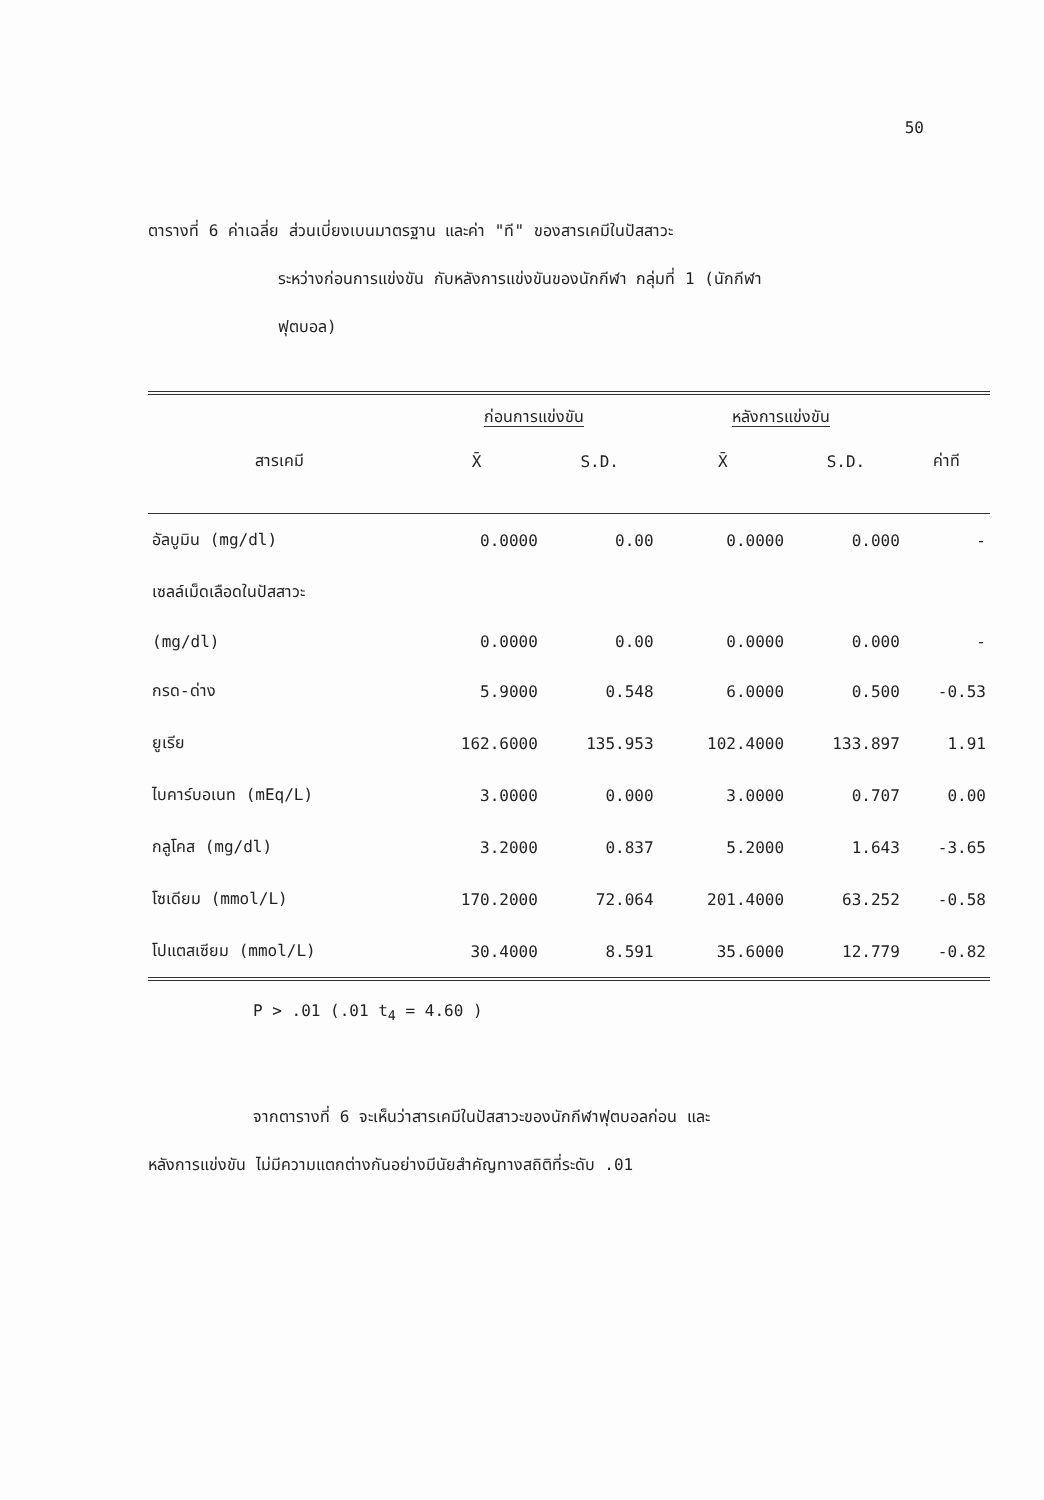50
ตารางที่ 6 ค่าเฉลี่ย ส่วนเบี่ยงเบนมาตรฐาน และค่า "ที" ของสารเคมีในปัสสาวะ
ระหว่างก่อนการแข่งขัน กับหลังการแข่งขันของนักกีฬา กลุ่มที่ 1 (นักกีฬา
ฟุตบอล)
| | ก่อนการแข่งขัน | | หลังการแข่งขัน | | |
| --- | --- | --- | --- | --- | --- |
| สารเคมี | X̄ | S.D. | X̄ | S.D. | ค่าที |
| อัลบูมิน (mg/dl) | 0.0000 | 0.00 | 0.0000 | 0.000 | - |
| เซลล์เม็ดเลือดในปัสสาวะ | | | | | |
| (mg/dl) | 0.0000 | 0.00 | 0.0000 | 0.000 | - |
| กรด-ด่าง | 5.9000 | 0.548 | 6.0000 | 0.500 | -0.53 |
| ยูเรีย | 162.6000 | 135.953 | 102.4000 | 133.897 | 1.91 |
| ไบคาร์บอเนท (mEq/L) | 3.0000 | 0.000 | 3.0000 | 0.707 | 0.00 |
| กลูโคส (mg/dl) | 3.2000 | 0.837 | 5.2000 | 1.643 | -3.65 |
| โซเดียม (mmol/L) | 170.2000 | 72.064 | 201.4000 | 63.252 | -0.58 |
| โปแตสเซียม (mmol/L) | 30.4000 | 8.591 | 35.6000 | 12.779 | -0.82 |
P > .01 (.01 t<sub>4</sub> = 4.60 )
จากตารางที่ 6 จะเห็นว่าสารเคมีในปัสสาวะของนักกีฬาฟุตบอลก่อน และ
หลังการแข่งขัน ไม่มีความแตกต่างกันอย่างมีนัยสำคัญทางสถิติที่ระดับ .01